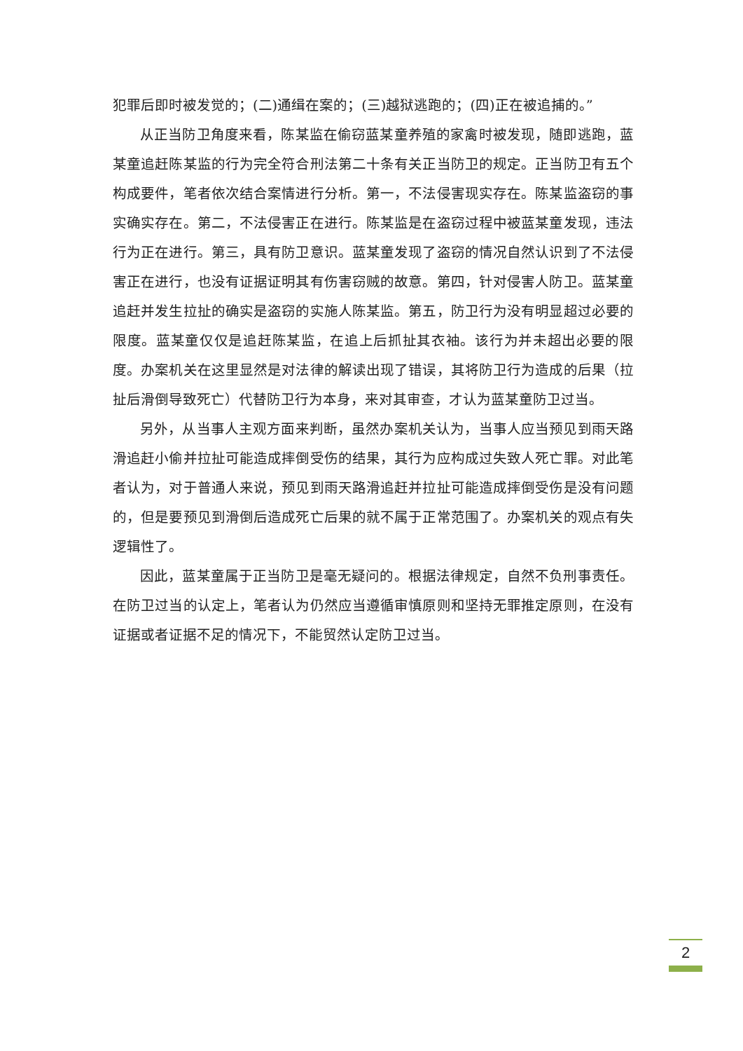犯罪后即时被发觉的；(二)通缉在案的；(三)越狱逃跑的；(四)正在被追捕的。”
从正当防卫角度来看，陈某监在偷窃蓝某童养殖的家禽时被发现，随即逃跑，蓝某童追赶陈某监的行为完全符合刑法第二十条有关正当防卫的规定。正当防卫有五个构成要件，笔者依次结合案情进行分析。第一，不法侵害现实存在。陈某监盗窃的事实确实存在。第二，不法侵害正在进行。陈某监是在盗窃过程中被蓝某童发现，违法行为正在进行。第三，具有防卫意识。蓝某童发现了盗窃的情况自然认识到了不法侵害正在进行，也没有证据证明其有伤害窃贼的故意。第四，针对侵害人防卫。蓝某童追赶并发生拉扯的确实是盗窃的实施人陈某监。第五，防卫行为没有明显超过必要的限度。蓝某童仅仅是追赶陈某监，在追上后抓扯其衣袖。该行为并未超出必要的限度。办案机关在这里显然是对法律的解读出现了错误，其将防卫行为造成的后果（拉扯后滑倒导致死亡）代替防卫行为本身，来对其审查，才认为蓝某童防卫过当。
另外，从当事人主观方面来判断，虽然办案机关认为，当事人应当预见到雨天路滑追赶小偷并拉扯可能造成摔倒受伤的结果，其行为应构成过失致人死亡罪。对此笔者认为，对于普通人来说，预见到雨天路滑追赶并拉扯可能造成摔倒受伤是没有问题的，但是要预见到滑倒后造成死亡后果的就不属于正常范围了。办案机关的观点有失逻辑性了。
因此，蓝某童属于正当防卫是毫无疑问的。根据法律规定，自然不负刑事责任。在防卫过当的认定上，笔者认为仍然应当遵循审慎原则和坚持无罪推定原则，在没有证据或者证据不足的情况下，不能贸然认定防卫过当。
2